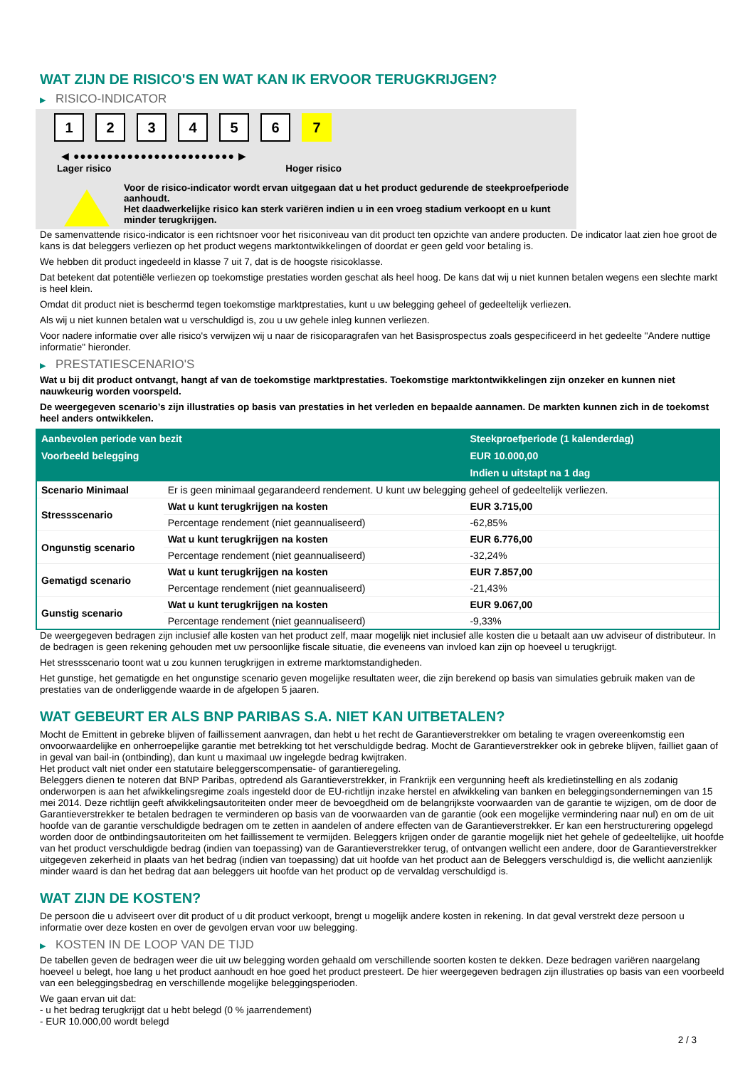WAT ZIJN DE RISICO'S EN WAT KAN IK ERVOOR TERUGKRIJGEN?
▶ RISICO-INDICATOR
1 2 3 4 5 6 7
◀ ●●●●●●●●●●●●●●●●●●●●●●●● ▶
Lager risico Hoger risico
Voor de risico-indicator wordt ervan uitgegaan dat u het product gedurende de steekproefperiode aanhoudt.
Het daadwerkelijke risico kan sterk variëren indien u in een vroeg stadium verkoopt en u kunt minder terugkrijgen.
De samenvattende risico-indicator is een richtsnoer voor het risiconiveau van dit product ten opzichte van andere producten. De indicator laat zien hoe groot de kans is dat beleggers verliezen op het product wegens marktontwikkelingen of doordat er geen geld voor betaling is.
We hebben dit product ingedeeld in klasse 7 uit 7, dat is de hoogste risicoklasse.
Dat betekent dat potentiële verliezen op toekomstige prestaties worden geschat als heel hoog. De kans dat wij u niet kunnen betalen wegens een slechte markt is heel klein.
Omdat dit product niet is beschermd tegen toekomstige marktprestaties, kunt u uw belegging geheel of gedeeltelijk verliezen.
Als wij u niet kunnen betalen wat u verschuldigd is, zou u uw gehele inleg kunnen verliezen.
Voor nadere informatie over alle risico's verwijzen wij u naar de risicoparagrafen van het Basisprospectus zoals gespecificeerd in het gedeelte "Andere nuttige informatie" hieronder.
▶ PRESTATIESCENARIO'S
Wat u bij dit product ontvangt, hangt af van de toekomstige marktprestaties. Toekomstige marktontwikkelingen zijn onzeker en kunnen niet nauwkeurig worden voorspeld.
De weergegeven scenario’s zijn illustraties op basis van prestaties in het verleden en bepaalde aannamen. De markten kunnen zich in de toekomst heel anders ontwikkelen.
| Aanbevolen periode van bezit | | Steekproefperiode (1 kalenderdag) |
| --- | --- | --- |
| Voorbeeld belegging | | EUR 10.000,00 |
| | | Indien u uitstapt na 1 dag |
| Scenario Minimaal | Er is geen minimaal gegarandeerd rendement. U kunt uw belegging geheel of gedeeltelijk verliezen. | |
| Stressscenario | Wat u kunt terugkrijgen na kosten | EUR 3.715,00 |
| | Percentage rendement (niet geannualiseerd) | -62,85% |
| Ongunstig scenario | Wat u kunt terugkrijgen na kosten | EUR 6.776,00 |
| | Percentage rendement (niet geannualiseerd) | -32,24% |
| Gematigd scenario | Wat u kunt terugkrijgen na kosten | EUR 7.857,00 |
| | Percentage rendement (niet geannualiseerd) | -21,43% |
| Gunstig scenario | Wat u kunt terugkrijgen na kosten | EUR 9.067,00 |
| | Percentage rendement (niet geannualiseerd) | -9,33% |
De weergegeven bedragen zijn inclusief alle kosten van het product zelf, maar mogelijk niet inclusief alle kosten die u betaalt aan uw adviseur of distributeur. In de bedragen is geen rekening gehouden met uw persoonlijke fiscale situatie, die eveneens van invloed kan zijn op hoeveel u terugkrijgt.
Het stressscenario toont wat u zou kunnen terugkrijgen in extreme marktomstandigheden.
Het gunstige, het gematigde en het ongunstige scenario geven mogelijke resultaten weer, die zijn berekend op basis van simulaties gebruik maken van de prestaties van de onderliggende waarde in de afgelopen 5 jaaren.
WAT GEBEURT ER ALS BNP PARIBAS S.A. NIET KAN UITBETALEN?
Mocht de Emittent in gebreke blijven of faillissement aanvragen, dan hebt u het recht de Garantieverstrekker om betaling te vragen overeenkomstig een onvoorwaardelijke en onherroepelijke garantie met betrekking tot het verschuldigde bedrag. Mocht de Garantieverstrekker ook in gebreke blijven, failliet gaan of in geval van bail-in (ontbinding), dan kunt u maximaal uw ingelegde bedrag kwijtraken.
Het product valt niet onder een statutaire beleggerscompensatie- of garantieregeling.
Beleggers dienen te noteren dat BNP Paribas, optredend als Garantieverstrekker, in Frankrijk een vergunning heeft als kredietinstelling en als zodanig onderworpen is aan het afwikkelingsregime zoals ingesteld door de EU-richtlijn inzake herstel en afwikkeling van banken en beleggingsondernemingen van 15 mei 2014. Deze richtlijn geeft afwikkelingsautoriteiten onder meer de bevoegdheid om de belangrijkste voorwaarden van de garantie te wijzigen, om de door de Garantieverstrekker te betalen bedragen te verminderen op basis van de voorwaarden van de garantie (ook een mogelijke vermindering naar nul) en om de uit hoofde van de garantie verschuldigde bedragen om te zetten in aandelen of andere effecten van de Garantieverstrekker. Er kan een herstructurering opgelegd worden door de ontbindingsautoriteiten om het faillissement te vermijden. Beleggers krijgen onder de garantie mogelijk niet het gehele of gedeeltelijke, uit hoofde van het product verschuldigde bedrag (indien van toepassing) van de Garantieverstrekker terug, of ontvangen wellicht een andere, door de Garantieverstrekker uitgegeven zekerheid in plaats van het bedrag (indien van toepassing) dat uit hoofde van het product aan de Beleggers verschuldigd is, die wellicht aanzienlijk minder waard is dan het bedrag dat aan beleggers uit hoofde van het product op de vervaldag verschuldigd is.
WAT ZIJN DE KOSTEN?
De persoon die u adviseert over dit product of u dit product verkoopt, brengt u mogelijk andere kosten in rekening. In dat geval verstrekt deze persoon u informatie over deze kosten en over de gevolgen ervan voor uw belegging.
▶ KOSTEN IN DE LOOP VAN DE TIJD
De tabellen geven de bedragen weer die uit uw belegging worden gehaald om verschillende soorten kosten te dekken. Deze bedragen variëren naargelang hoeveel u belegt, hoe lang u het product aanhoudt en hoe goed het product presteert. De hier weergegeven bedragen zijn illustraties op basis van een voorbeeld van een beleggingsbedrag en verschillende mogelijke beleggingsperioden.
We gaan ervan uit dat:
- u het bedrag terugkrijgt dat u hebt belegd (0 % jaarrendement)
- EUR 10.000,00 wordt belegd
2 / 3